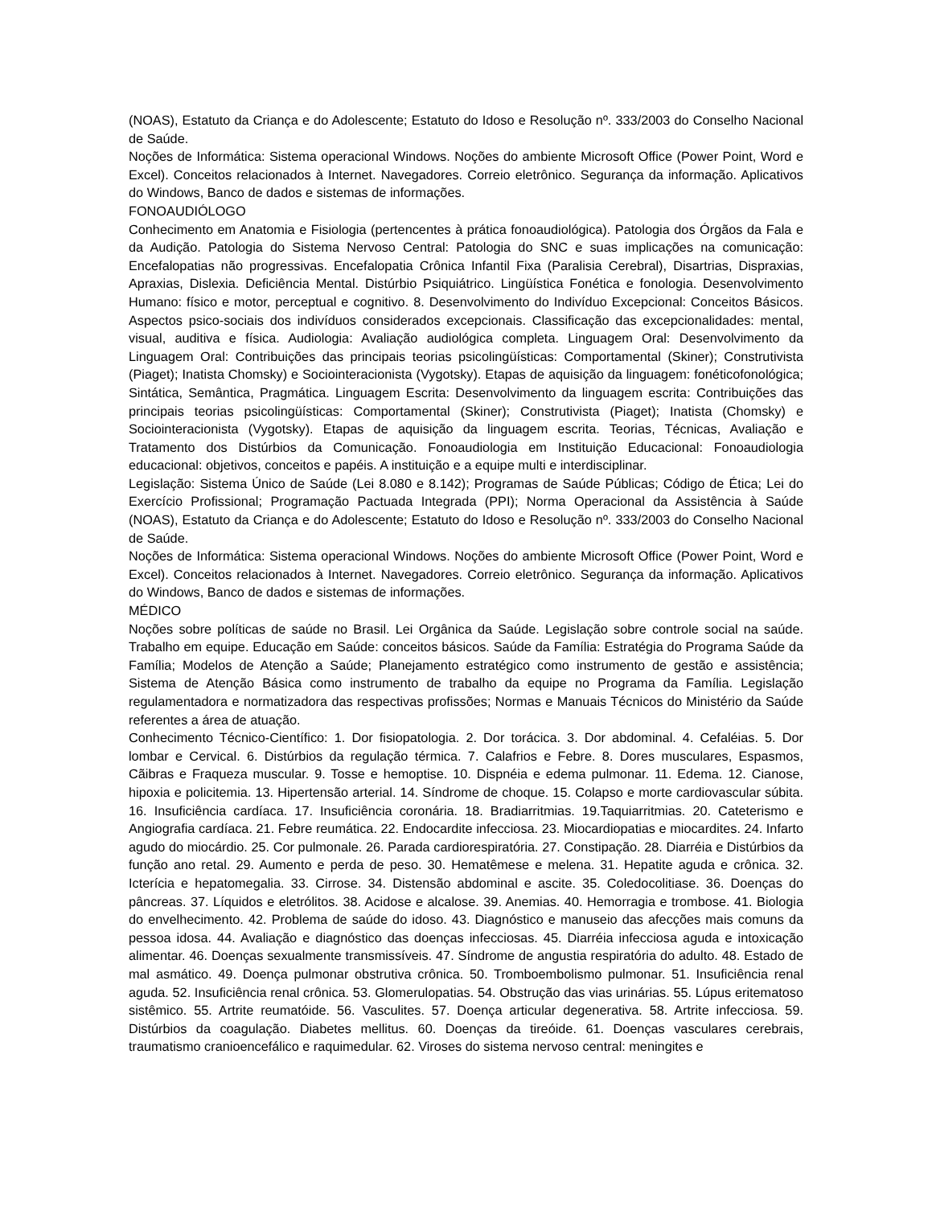(NOAS), Estatuto da Criança e do Adolescente; Estatuto do Idoso e Resolução nº. 333/2003 do Conselho Nacional de Saúde.
Noções de Informática: Sistema operacional Windows. Noções do ambiente Microsoft Office (Power Point, Word e Excel). Conceitos relacionados à Internet. Navegadores. Correio eletrônico. Segurança da informação. Aplicativos do Windows, Banco de dados e sistemas de informações.
FONOAUDIÓLOGO
Conhecimento em Anatomia e Fisiologia (pertencentes à prática fonoaudiológica). Patologia dos Órgãos da Fala e da Audição. Patologia do Sistema Nervoso Central: Patologia do SNC e suas implicações na comunicação: Encefalopatias não progressivas. Encefalopatia Crônica Infantil Fixa (Paralisia Cerebral), Disartrias, Dispraxias, Apraxias, Dislexia. Deficiência Mental. Distúrbio Psiquiátrico. Lingüística Fonética e fonologia. Desenvolvimento Humano: físico e motor, perceptual e cognitivo. 8. Desenvolvimento do Indivíduo Excepcional: Conceitos Básicos. Aspectos psico-sociais dos indivíduos considerados excepcionais. Classificação das excepcionalidades: mental, visual, auditiva e física. Audiologia: Avaliação audiológica completa. Linguagem Oral: Desenvolvimento da Linguagem Oral: Contribuições das principais teorias psicolingüísticas: Comportamental (Skiner); Construtivista (Piaget); Inatista Chomsky) e Sociointeracionista (Vygotsky). Etapas de aquisição da linguagem: fonéticofonológica; Sintática, Semântica, Pragmática. Linguagem Escrita: Desenvolvimento da linguagem escrita: Contribuições das principais teorias psicolingüísticas: Comportamental (Skiner); Construtivista (Piaget); Inatista (Chomsky) e Sociointeracionista (Vygotsky). Etapas de aquisição da linguagem escrita. Teorias, Técnicas, Avaliação e Tratamento dos Distúrbios da Comunicação. Fonoaudiologia em Instituição Educacional: Fonoaudiologia educacional: objetivos, conceitos e papéis. A instituição e a equipe multi e interdisciplinar.
Legislação: Sistema Único de Saúde (Lei 8.080 e 8.142); Programas de Saúde Públicas; Código de Ética; Lei do Exercício Profissional; Programação Pactuada Integrada (PPI); Norma Operacional da Assistência à Saúde (NOAS), Estatuto da Criança e do Adolescente; Estatuto do Idoso e Resolução nº. 333/2003 do Conselho Nacional de Saúde.
Noções de Informática: Sistema operacional Windows. Noções do ambiente Microsoft Office (Power Point, Word e Excel). Conceitos relacionados à Internet. Navegadores. Correio eletrônico. Segurança da informação. Aplicativos do Windows, Banco de dados e sistemas de informações.
MÉDICO
Noções sobre políticas de saúde no Brasil. Lei Orgânica da Saúde. Legislação sobre controle social na saúde. Trabalho em equipe. Educação em Saúde: conceitos básicos. Saúde da Família: Estratégia do Programa Saúde da Família; Modelos de Atenção a Saúde; Planejamento estratégico como instrumento de gestão e assistência; Sistema de Atenção Básica como instrumento de trabalho da equipe no Programa da Família. Legislação regulamentadora e normatizadora das respectivas profissões; Normas e Manuais Técnicos do Ministério da Saúde referentes a área de atuação.
Conhecimento Técnico-Científico: 1. Dor fisiopatologia. 2. Dor torácica. 3. Dor abdominal. 4. Cefaléias. 5. Dor lombar e Cervical. 6. Distúrbios da regulação térmica. 7. Calafrios e Febre. 8. Dores musculares, Espasmos, Cãibras e Fraqueza muscular. 9. Tosse e hemoptise. 10. Dispnéia e edema pulmonar. 11. Edema. 12. Cianose, hipoxia e policitemia. 13. Hipertensão arterial. 14. Síndrome de choque. 15. Colapso e morte cardiovascular súbita. 16. Insuficiência cardíaca. 17. Insuficiência coronária. 18. Bradiarritmias. 19.Taquiarritmias. 20. Cateterismo e Angiografia cardíaca. 21. Febre reumática. 22. Endocardite infecciosa. 23. Miocardiopatias e miocardites. 24. Infarto agudo do miocárdio. 25. Cor pulmonale. 26. Parada cardiorespiratória. 27. Constipação. 28. Diarréia e Distúrbios da função ano retal. 29. Aumento e perda de peso. 30. Hematêmese e melena. 31. Hepatite aguda e crônica. 32. Icterícia e hepatomegalia. 33. Cirrose. 34. Distensão abdominal e ascite. 35. Coledocolitiase. 36. Doenças do pâncreas. 37. Líquidos e eletrólitos. 38. Acidose e alcalose. 39. Anemias. 40. Hemorragia e trombose. 41. Biologia do envelhecimento. 42. Problema de saúde do idoso. 43. Diagnóstico e manuseio das afecções mais comuns da pessoa idosa. 44. Avaliação e diagnóstico das doenças infecciosas. 45. Diarréia infecciosa aguda e intoxicação alimentar. 46. Doenças sexualmente transmissíveis. 47. Síndrome de angustia respiratória do adulto. 48. Estado de mal asmático. 49. Doença pulmonar obstrutiva crônica. 50. Tromboembolismo pulmonar. 51. Insuficiência renal aguda. 52. Insuficiência renal crônica. 53. Glomerulopatias. 54. Obstrução das vias urinárias. 55. Lúpus eritematoso sistêmico. 55. Artrite reumatóide. 56. Vasculites. 57. Doença articular degenerativa. 58. Artrite infecciosa. 59. Distúrbios da coagulação. Diabetes mellitus. 60. Doenças da tireóide. 61. Doenças vasculares cerebrais, traumatismo cranioencefálico e raquimedular. 62. Viroses do sistema nervoso central: meningites e